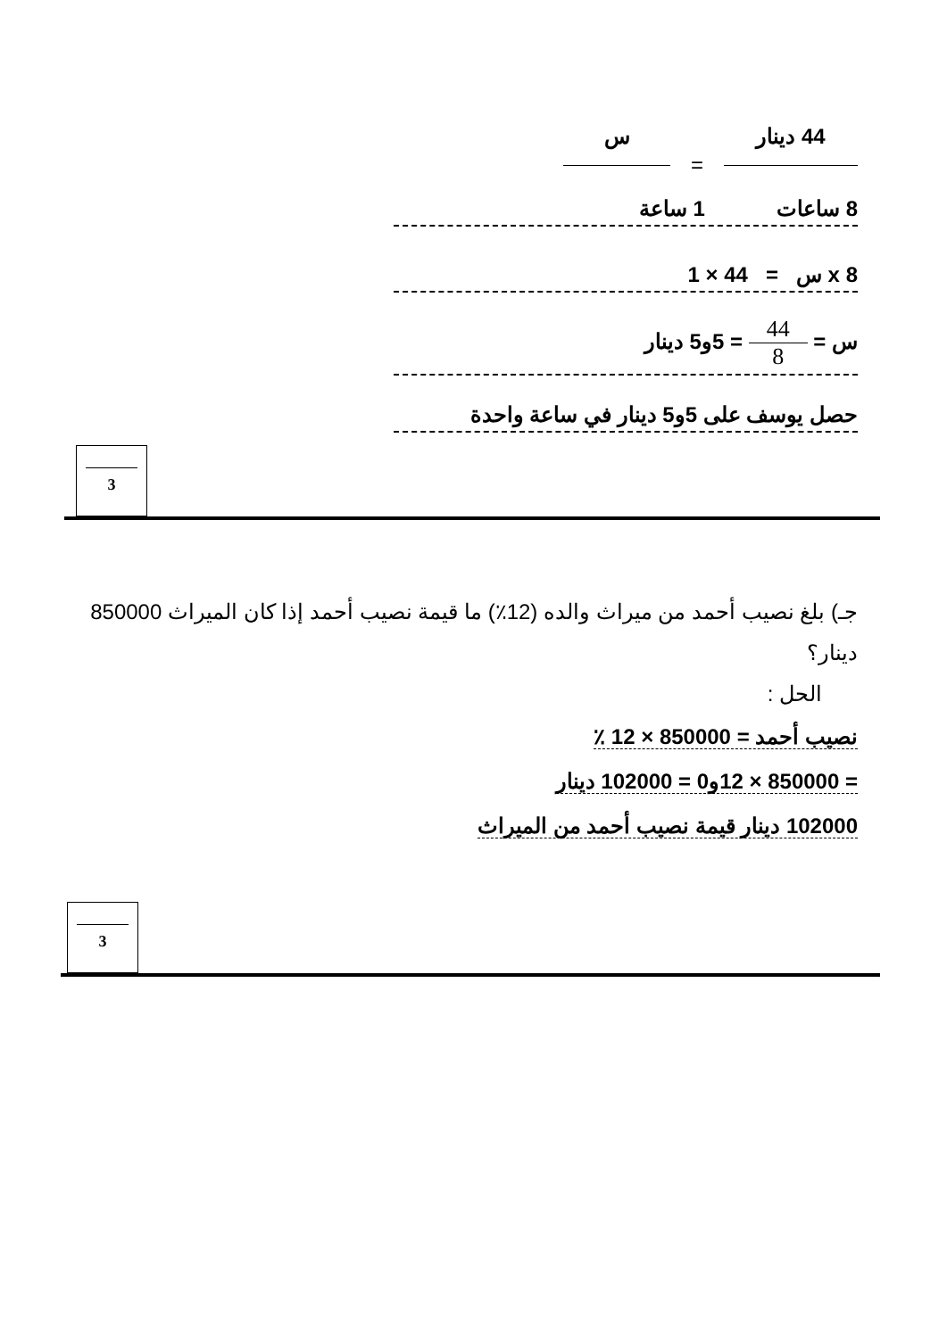44 دينار = س
8 ساعات 1 ساعة
8 x س = 44 × 1
س = 44 8 = 5و5 دينار
حصل يوسف على 5و5 دينار في ساعة واحدة
3
جـ) بلغ نصيب أحمد من ميراث والده (12٪) ما قيمة نصيب أحمد إذا كان الميراث 850000 دينار؟
الحل :
نصيب أحمد = 850000 × 12 ٪
= 850000 × 12و0 = 102000 دينار
102000 دينار قيمة نصيب أحمد من الميراث
3